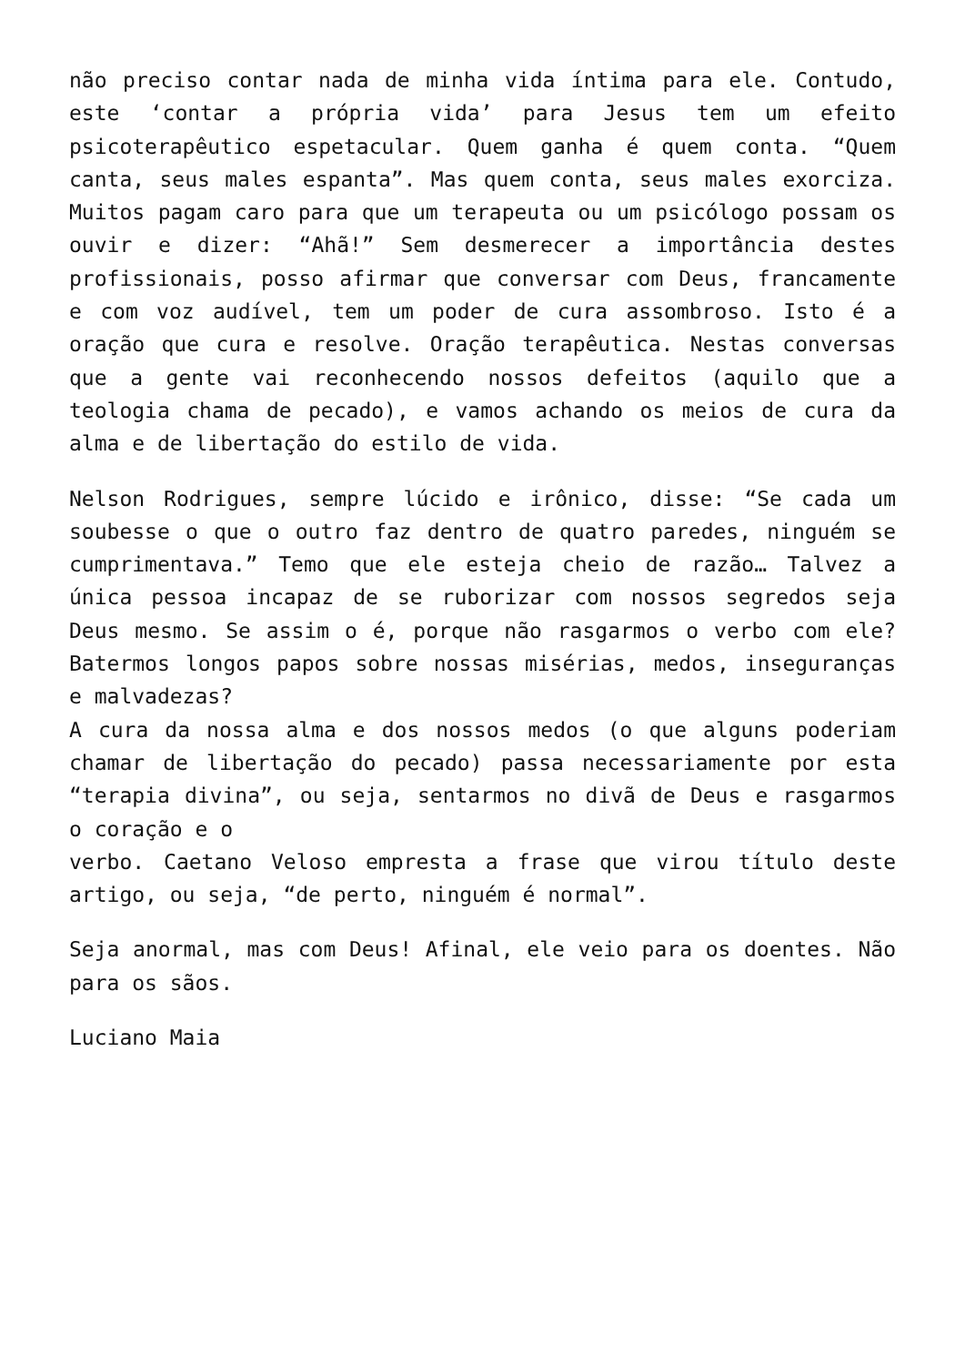não preciso contar nada de minha vida íntima para ele. Contudo, este ‘contar a própria vida’ para Jesus tem um efeito psicoterapêutico espetacular. Quem ganha é quem conta. “Quem canta, seus males espanta”. Mas quem conta, seus males exorciza. Muitos pagam caro para que um terapeuta ou um psicólogo possam os ouvir e dizer: “Ahã!” Sem desmerecer a importância destes profissionais, posso afirmar que conversar com Deus, francamente e com voz audível, tem um poder de cura assombroso. Isto é a oração que cura e resolve. Oração terapêutica. Nestas conversas que a gente vai reconhecendo nossos defeitos (aquilo que a teologia chama de pecado), e vamos achando os meios de cura da alma e de libertação do estilo de vida.
Nelson Rodrigues, sempre lúcido e irônico, disse: “Se cada um soubesse o que o outro faz dentro de quatro paredes, ninguém se cumprimentava.” Temo que ele esteja cheio de razão… Talvez a única pessoa incapaz de se ruborizar com nossos segredos seja Deus mesmo. Se assim o é, porque não rasgarmos o verbo com ele? Batermos longos papos sobre nossas misérias, medos, inseguranças e malvadezas?
A cura da nossa alma e dos nossos medos (o que alguns poderiam chamar de libertação do pecado) passa necessariamente por esta “terapia divina”, ou seja, sentarmos no divã de Deus e rasgarmos o coração e o
verbo. Caetano Veloso empresta a frase que virou título deste artigo, ou seja, “de perto, ninguém é normal”.
Seja anormal, mas com Deus! Afinal, ele veio para os doentes. Não para os sãos.
Luciano Maia